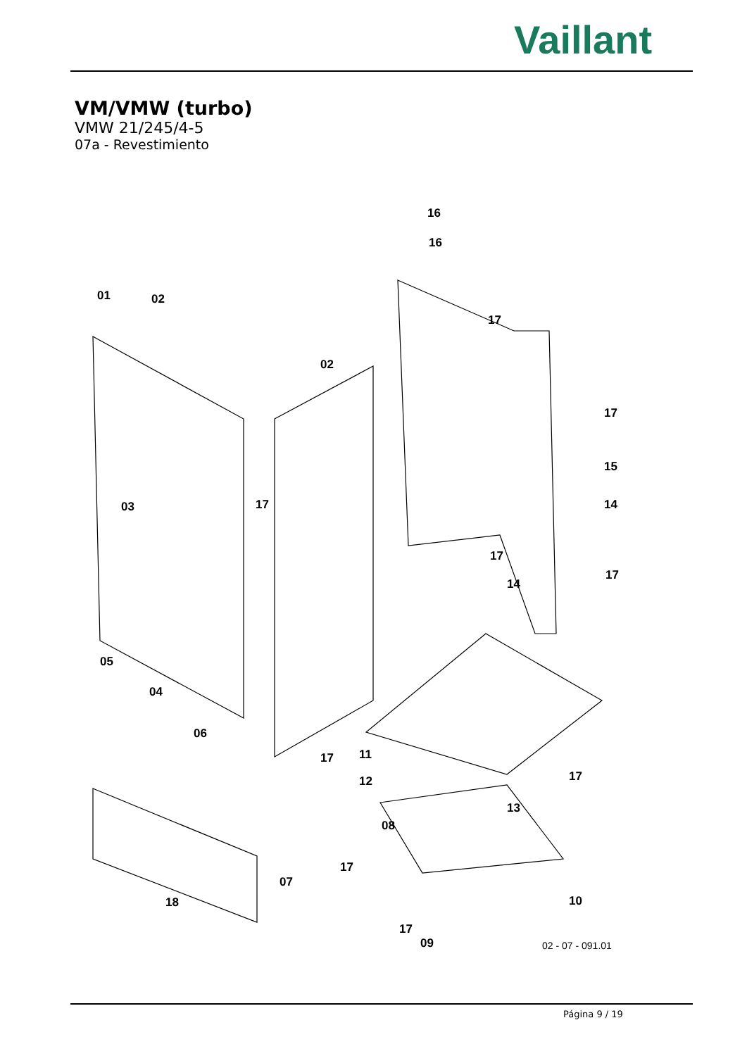Vaillant
VM/VMW (turbo)
VMW 21/245/4-5
07a - Revestimiento
01 02
02
03
04
05
06
07
08
09
10
11
12
13
14
14
15
16
16
17
17
17
17
17
17
17
17
17
18
02 - 07 - 091.01
Página 9 / 19